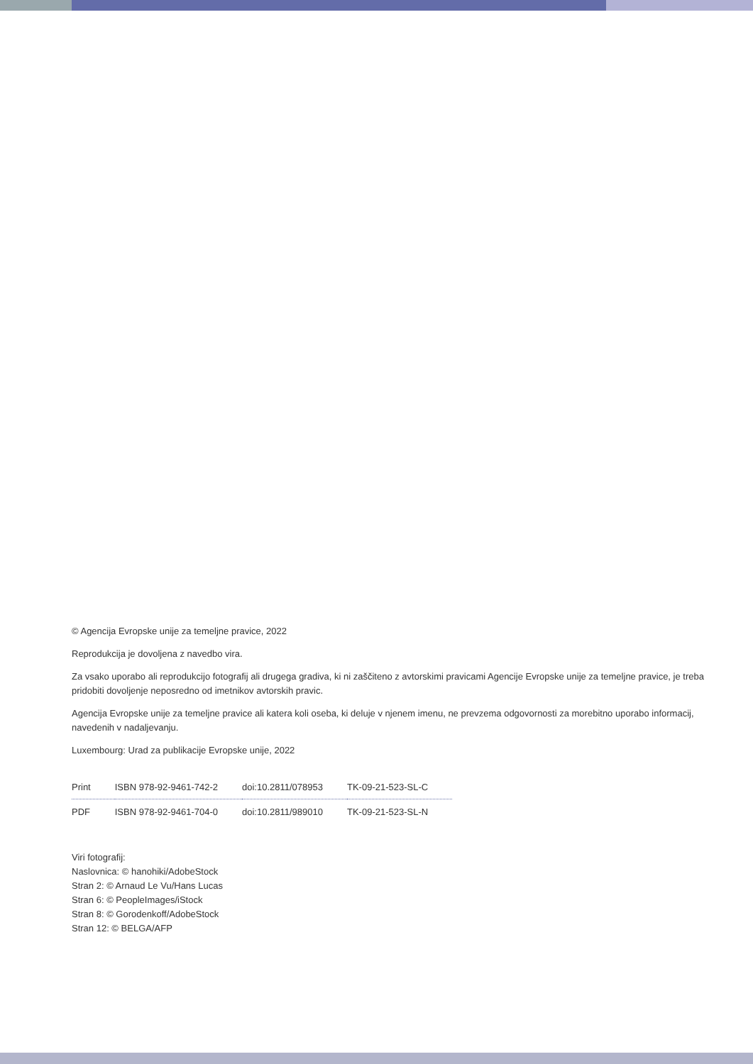© Agencija Evropske unije za temeljne pravice, 2022
Reprodukcija je dovoljena z navedbo vira.
Za vsako uporabo ali reprodukcijo fotografij ali drugega gradiva, ki ni zaščiteno z avtorskimi pravicami Agencije Evropske unije za temeljne pravice, je treba pridobiti dovoljenje neposredno od imetnikov avtorskih pravic.
Agencija Evropske unije za temeljne pravice ali katera koli oseba, ki deluje v njenem imenu, ne prevzema odgovornosti za morebitno uporabo informacij, navedenih v nadaljevanju.
Luxembourg: Urad za publikacije Evropske unije, 2022
| Print | ISBN 978-92-9461-742-2 | doi:10.2811/078953 | TK-09-21-523-SL-C |
| PDF | ISBN 978-92-9461-704-0 | doi:10.2811/989010 | TK-09-21-523-SL-N |
Viri fotografij:
Naslovnica: © hanohiki/AdobeStock
Stran 2: © Arnaud Le Vu/Hans Lucas
Stran 6: © PeopleImages/iStock
Stran 8: © Gorodenkoff/AdobeStock
Stran 12: © BELGA/AFP